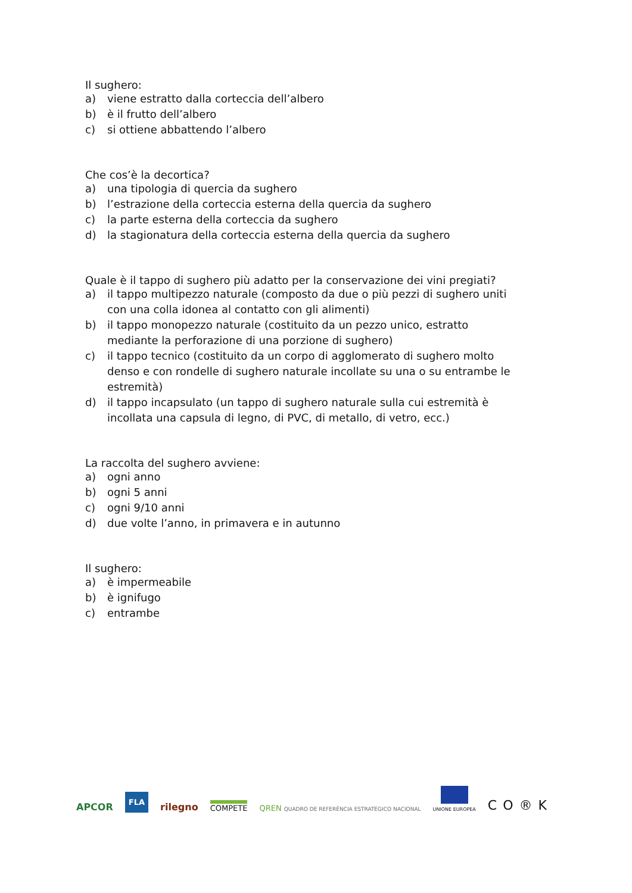Il sughero:
a) viene estratto dalla corteccia dell’albero
b) è il frutto dell’albero
c) si ottiene abbattendo l’albero
Che cos’è la decortica?
a) una tipologia di quercia da sughero
b) l’estrazione della corteccia esterna della quercia da sughero
c) la parte esterna della corteccia da sughero
d) la stagionatura della corteccia esterna della quercia da sughero
Quale è il tappo di sughero più adatto per la conservazione dei vini pregiati?
a) il tappo multipezzo naturale (composto da due o più pezzi di sughero uniti con una colla idonea al contatto con gli alimenti)
b) il tappo monopezzo naturale (costituito da un pezzo unico, estratto mediante la perforazione di una porzione di sughero)
c) il tappo tecnico (costituito da un corpo di agglomerato di sughero molto denso e con rondelle di sughero naturale incollate su una o su entrambe le estremità)
d) il tappo incapsulato (un tappo di sughero naturale sulla cui estremità è incollata una capsula di legno, di PVC, di metallo, di vetro, ecc.)
La raccolta del sughero avviene:
a) ogni anno
b) ogni 5 anni
c) ogni 9/10 anni
d) due volte l’anno, in primavera e in autunno
Il sughero:
a) è impermeabile
b) è ignifugo
c) entrambe
APCOR
FLA
rilegno
COMPETE
QREN QUADRO DE REFERÊNCIA ESTRATÉGICO NACIONAL
UNIONE EUROPEA
CO®K